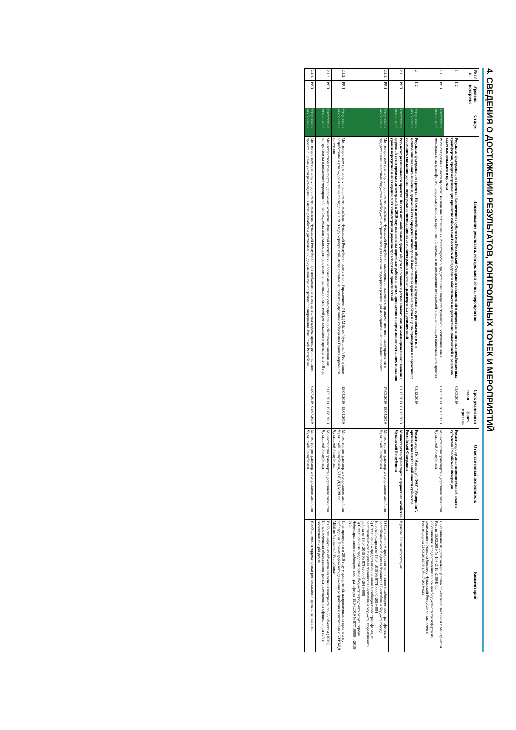4. СВЕДЕНИЯ О ДОСТИЖЕНИИ РЕЗУЛЬТАТОВ, КОНТРОЛЬНЫХ ТОЧЕК И МЕРОПРИЯТИЙ
| № п/п | Уровень контроля | Статус | Наименование результата, контрольной точки, мероприятия | Срок реализации | | Ответственный исполнитель | Комментарий |
| --- | --- | --- | --- | --- | --- | --- | --- |
| | | | | план | факт/ прогноз | | |
| 1 | ПС | | Результат федерального проекта: Заключение с субъектами Российской Федерации соглашений о предоставлении иных межбюджетных трансфертов, предусматривающих принятие субъектами Российской Федерации обязательств по достижению показателей и решению задач национального проекта | 01.03.2019 | | Росавтодор, органы исполнительной власти субъектов Российской Федерации | |
| 1.1. | РРП | Отсутствие отклонений | Результат регионального проекта: Заключение соглашения с Росавтодором о предоставлении бюджету Чувашской Республики иных межбюджетных трансфертов, предусматривающих принятие обязательств по достижению показателей и решению задач национального проекта | 01.03.2019 | 28.03.2019 | Министерство транспорта и дорожного хозяйства Чувашской Республики | 1.Соглашение по достижению целевых показателей заключен с Минтрансом России 15.02.2019 № 103-2019 R10045-1. 2.Соглашение о предоставлении иного межбюджетного трансферта из федерального бюджета бюджету Чувашской Республики заключен с Росавтодором 28.03.2019 № 108-17-2019-023 |
| 2 | ПС | Отсутствие отклонений | Результат федерального проекта: На сети автомобильных дорог общего пользования федерального, регионального или межмуниципального значения, дорожной сети городских агломераций выполнены дорожные работы в целях приведения в нормативное состояние, снижения уровня перегрузки и ликвидации мест концентрации дорожно-транспортных происшествий | 01.12.2019 | | Росавтодор, ГК "Автодор", ФАУ "Росдорнии", органы исполнительной власти субъектов Российской Федерации | |
| 2.1. | РРП | Отсутствие отклонений | Результат регионального проекта: На сети автомобильных дорог общего пользования регионального или межмуниципального значения, дорожной сети городских агломераций в 2019 году выполнены дорожные работы в целях приведения в нормативное состояние, снижения уровня перегрузки и ликвидации мест концентрации дорожно-транспортных происшествий | 01.12.2019 | 01.12.2019 | Министерство транспорта и дорожного хозяйства Чувашской Республики | В работе. Риски отсутствуют |
| 2.1.1. | РРП | Отсутствие отклонений | Министерством транспорта и дорожного хозяйства Чувашской Республики заключены соглашения с органами местного самоуправления о предоставлении местным бюджетам межбюджетных трансфертов для оказания поддержки реализации мероприятий национального проекта | 17.03.2019 | 18.04.2019 | Министерство транспорта и дорожного хозяйства Чувашской Республики | 1) Соглашение о предоставлении иного межбюджетного трансферта, из республиканского бюджета Чувашской Республики бюджету города Новочебоксарска от 18.04.2019 № 97710000-1-2019-004 2) Соглашение о предоставлении иного межбюджетного трансферта, из республиканского бюджета Чувашской Республики бюджету Моргаушского района от 18.04.2019 № 97632000-1-2019-009 3) Соглашение на предоставление бюджету городского округа города Чебоксары иного межбюджетного трансферта 19.04.2019 № 97710000-1-2019-018 |
| 2.1.2. | РРП | Отсутствие отклонений | Министерством транспорта и дорожного хозяйства Чувашской Республики совместно с Управлением ГИБДД МВД по Чувашской Республике разработаны и утверждены планы проведения в 2019 году мероприятий, направленных на пропагандирование соблюдения Правил дорожного движения | 15.04.2019 | 15.04.2019 | Министерство транспорта и дорожного хозяйства Чувашской Республики, УГИБДД МВД по Чувашской Республике | План проведения в 2019 году мероприятий, направленных на пропаганду соблюдения Правил дорожного движения разработан и согласован с УГИБДД МВД по Чувашской Республике |
| 2.1.3. | РРП | Отсутствие отклонений | Министерством транспорта и дорожного хозяйства Чувашской Республики и органами местного самоуправления обеспечено заключение контрактов на выполнение мероприятий, необходимых для реализации и достижения целевых показателей регионального проекта на 2019 год | 31.05.2019 | 15.08.2019 | Министерство транспорта и дорожного хозяйства Чувашской Республики | Из 55 планируемых объектов заключены контракты по 55 объектам (100%). По заключенным объектам контракты размещены на официальном сайте госзакупок zakupki.gov.ru |
| 2.1.4. | РРП | Отсутствие отклонений | Министерством транспорта и дорожного хозяйства Чувашской Республики, при необходимости, осуществлена корректировка регионального проекта с целью учета рекомендаций в части разработки (актуализации) документов транспортного планирования Чувашской Республики | 01.07.2019 | 01.07.2019 | Министерство транспорта и дорожного хозяйства Чувашской Республики | Необходимости корректировки регионального проекта не имеется. |